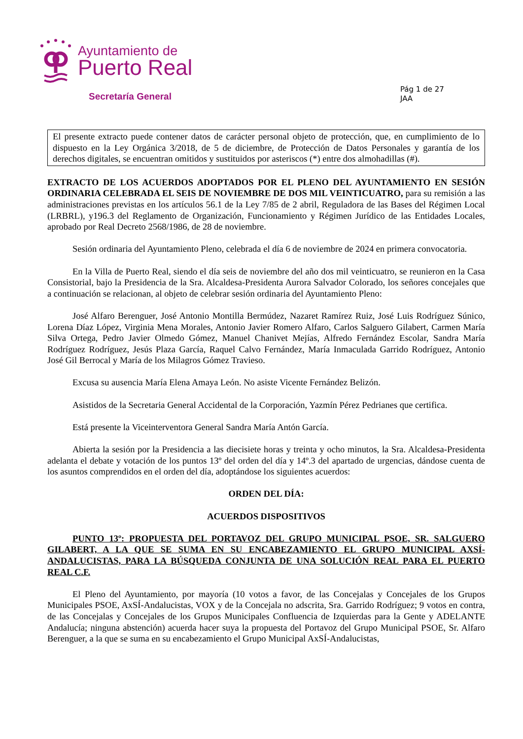Ayuntamiento de
Puerto Real
Secretaría General
Pág 1 de 27
JAA
El presente extracto puede contener datos de carácter personal objeto de protección, que, en cumplimiento de lo dispuesto en la Ley Orgánica 3/2018, de 5 de diciembre, de Protección de Datos Personales y garantía de los derechos digitales, se encuentran omitidos y sustituidos por asteriscos (*) entre dos almohadillas (#).
EXTRACTO DE LOS ACUERDOS ADOPTADOS POR EL PLENO DEL AYUNTAMIENTO EN SESIÓN ORDINARIA CELEBRADA EL SEIS DE NOVIEMBRE DE DOS MIL VEINTICUATRO, para su remisión a las administraciones previstas en los artículos 56.1 de la Ley 7/85 de 2 abril, Reguladora de las Bases del Régimen Local (LRBRL), y196.3 del Reglamento de Organización, Funcionamiento y Régimen Jurídico de las Entidades Locales, aprobado por Real Decreto 2568/1986, de 28 de noviembre.
Sesión ordinaria del Ayuntamiento Pleno, celebrada el día 6 de noviembre de 2024 en primera convocatoria.
En la Villa de Puerto Real, siendo el día seis de noviembre del año dos mil veinticuatro, se reunieron en la Casa Consistorial, bajo la Presidencia de la Sra. Alcaldesa-Presidenta Aurora Salvador Colorado, los señores concejales que a continuación se relacionan, al objeto de celebrar sesión ordinaria del Ayuntamiento Pleno:
José Alfaro Berenguer, José Antonio Montilla Bermúdez, Nazaret Ramírez Ruiz, José Luis Rodríguez Súnico, Lorena Díaz López, Virginia Mena Morales, Antonio Javier Romero Alfaro, Carlos Salguero Gilabert, Carmen María Silva Ortega, Pedro Javier Olmedo Gómez, Manuel Chanivet Mejías, Alfredo Fernández Escolar, Sandra María Rodríguez Rodríguez, Jesús Plaza García, Raquel Calvo Fernández, María Inmaculada Garrido Rodríguez, Antonio José Gil Berrocal y María de los Milagros Gómez Travieso.
Excusa su ausencia María Elena Amaya León. No asiste Vicente Fernández Belizón.
Asistidos de la Secretaria General Accidental de la Corporación, Yazmín Pérez Pedrianes que certifica.
Está presente la Viceinterventora General Sandra María Antón García.
Abierta la sesión por la Presidencia a las diecisiete horas y treinta y ocho minutos, la Sra. Alcaldesa-Presidenta adelanta el debate y votación de los puntos 13º del orden del día y 14º.3 del apartado de urgencias, dándose cuenta de los asuntos comprendidos en el orden del día, adoptándose los siguientes acuerdos:
ORDEN DEL DÍA:
ACUERDOS DISPOSITIVOS
PUNTO 13º: PROPUESTA DEL PORTAVOZ DEL GRUPO MUNICIPAL PSOE, SR. SALGUERO GILABERT, A LA QUE SE SUMA EN SU ENCABEZAMIENTO EL GRUPO MUNICIPAL AXSÍ-ANDALUCISTAS, PARA LA BÚSQUEDA CONJUNTA DE UNA SOLUCIÓN REAL PARA EL PUERTO REAL C.F.
El Pleno del Ayuntamiento, por mayoría (10 votos a favor, de las Concejalas y Concejales de los Grupos Municipales PSOE, AxSÍ-Andalucistas, VOX y de la Concejala no adscrita, Sra. Garrido Rodríguez; 9 votos en contra, de las Concejalas y Concejales de los Grupos Municipales Confluencia de Izquierdas para la Gente y ADELANTE Andalucía; ninguna abstención) acuerda hacer suya la propuesta del Portavoz del Grupo Municipal PSOE, Sr. Alfaro Berenguer, a la que se suma en su encabezamiento el Grupo Municipal AxSÍ-Andalucistas,